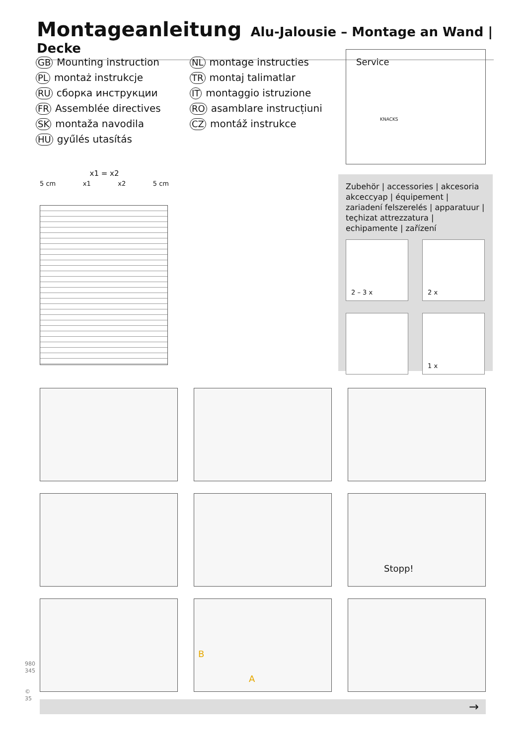Montageanleitung
Alu-Jalousie – Montage an Wand | Decke
GB Mounting instruction
PL montaż instrukcje
RU сборка инструкции
FR Assemblée directives
SK montaža navodila
HU gyűlés utasítás
NL montage instructies
TR montaj talimatlar
IT montaggio istruzione
RO asamblare instrucțiuni
CZ montáž instrukce
Service
KNACKS
x1 = x2
5 cm x1 x2 5 cm
Zubehör | accessories | akcesoria akceccyap | équipement | zariadení felszerelés | apparatuur | teçhizat attrezzatura | echipamente | zařízení
2 – 3 x
2 x
1 x
Stopp!
B
A
980 345
© 35
→